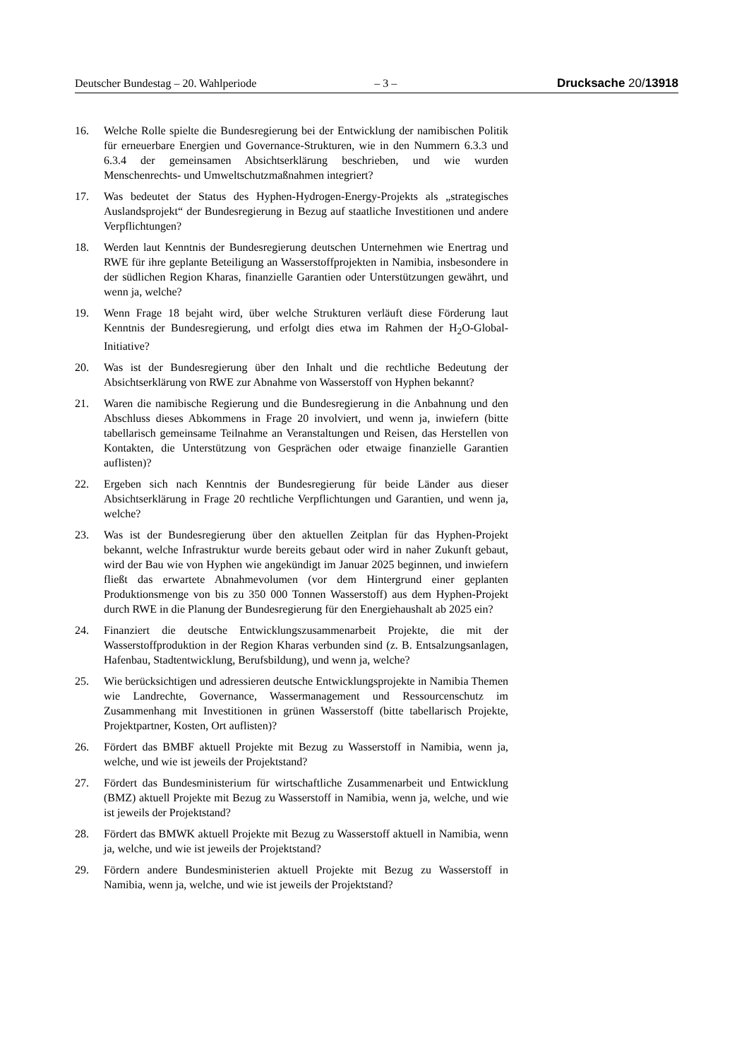Deutscher Bundestag – 20. Wahlperiode – 3 – Drucksache 20/13918
16. Welche Rolle spielte die Bundesregierung bei der Entwicklung der namibischen Politik für erneuerbare Energien und Governance-Strukturen, wie in den Nummern 6.3.3 und 6.3.4 der gemeinsamen Absichtserklärung beschrieben, und wie wurden Menschenrechts- und Umweltschutzmaßnahmen integriert?
17. Was bedeutet der Status des Hyphen-Hydrogen-Energy-Projekts als „strategisches Auslandsprojekt“ der Bundesregierung in Bezug auf staatliche Investitionen und andere Verpflichtungen?
18. Werden laut Kenntnis der Bundesregierung deutschen Unternehmen wie Enertrag und RWE für ihre geplante Beteiligung an Wasserstoffprojekten in Namibia, insbesondere in der südlichen Region Kharas, finanzielle Garantien oder Unterstützungen gewährt, und wenn ja, welche?
19. Wenn Frage 18 bejaht wird, über welche Strukturen verläuft diese Förderung laut Kenntnis der Bundesregierung, und erfolgt dies etwa im Rahmen der H<sub>2</sub>O-Global-Initiative?
20. Was ist der Bundesregierung über den Inhalt und die rechtliche Bedeutung der Absichtserklärung von RWE zur Abnahme von Wasserstoff von Hyphen bekannt?
21. Waren die namibische Regierung und die Bundesregierung in die Anbahnung und den Abschluss dieses Abkommens in Frage 20 involviert, und wenn ja, inwiefern (bitte tabellarisch gemeinsame Teilnahme an Veranstaltungen und Reisen, das Herstellen von Kontakten, die Unterstützung von Gesprächen oder etwaige finanzielle Garantien auflisten)?
22. Ergeben sich nach Kenntnis der Bundesregierung für beide Länder aus dieser Absichtserklärung in Frage 20 rechtliche Verpflichtungen und Garantien, und wenn ja, welche?
23. Was ist der Bundesregierung über den aktuellen Zeitplan für das Hyphen-Projekt bekannt, welche Infrastruktur wurde bereits gebaut oder wird in naher Zukunft gebaut, wird der Bau wie von Hyphen wie angekündigt im Januar 2025 beginnen, und inwiefern fließt das erwartete Abnahmevolumen (vor dem Hintergrund einer geplanten Produktionsmenge von bis zu 350 000 Tonnen Wasserstoff) aus dem Hyphen-Projekt durch RWE in die Planung der Bundesregierung für den Energiehaushalt ab 2025 ein?
24. Finanziert die deutsche Entwicklungszusammenarbeit Projekte, die mit der Wasserstoffproduktion in der Region Kharas verbunden sind (z. B. Entsalzungsanlagen, Hafenbau, Stadtentwicklung, Berufsbildung), und wenn ja, welche?
25. Wie berücksichtigen und adressieren deutsche Entwicklungsprojekte in Namibia Themen wie Landrechte, Governance, Wassermanagement und Ressourcenschutz im Zusammenhang mit Investitionen in grünen Wasserstoff (bitte tabellarisch Projekte, Projektpartner, Kosten, Ort auflisten)?
26. Fördert das BMBF aktuell Projekte mit Bezug zu Wasserstoff in Namibia, wenn ja, welche, und wie ist jeweils der Projektstand?
27. Fördert das Bundesministerium für wirtschaftliche Zusammenarbeit und Entwicklung (BMZ) aktuell Projekte mit Bezug zu Wasserstoff in Namibia, wenn ja, welche, und wie ist jeweils der Projektstand?
28. Fördert das BMWK aktuell Projekte mit Bezug zu Wasserstoff aktuell in Namibia, wenn ja, welche, und wie ist jeweils der Projektstand?
29. Fördern andere Bundesministerien aktuell Projekte mit Bezug zu Wasserstoff in Namibia, wenn ja, welche, und wie ist jeweils der Projektstand?